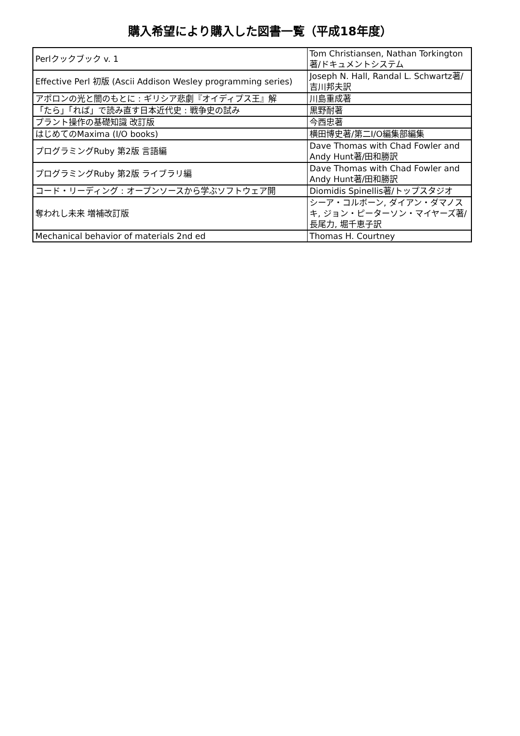購入希望により購入した図書一覧（平成18年度）
| Perlクックブック v. 1 | Tom Christiansen, Nathan Torkington著/ドキュメントシステム |
| Effective Perl 初版 (Ascii Addison Wesley programming series) | Joseph N. Hall, Randal L. Schwartz著/吉川邦夫訳 |
| アポロンの光と闇のもとに : ギリシア悲劇『オイディプス王』解 | 川島重成著 |
| 「たら」「れば」で読み直す日本近代史 : 戦争史の試み | 黒野耐著 |
| プラント操作の基礎知識 改訂版 | 今西忠著 |
| はじめてのMaxima (I/O books) | 横田博史著/第二I/O編集部編集 |
| プログラミングRuby 第2版 言語編 | Dave Thomas with Chad Fowler and Andy Hunt著/田和勝訳 |
| プログラミングRuby 第2版 ライブラリ編 | Dave Thomas with Chad Fowler and Andy Hunt著/田和勝訳 |
| コード・リーディング : オープンソースから学ぶソフトウェア開 | Diomidis Spinellis著/トップスタジオ |
| 奪われし未来 増補改訂版 | シーア・コルボーン, ダイアン・ダマノスキ, ジョン・ピーターソン・マイヤーズ著/長尾力, 堀千恵子訳 |
| Mechanical behavior of materials 2nd ed | Thomas H. Courtney |